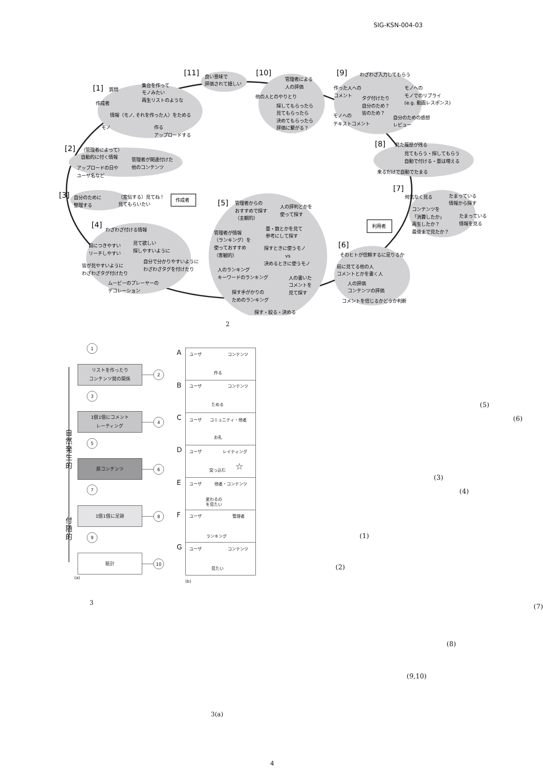SIG-KSN-004-03
[11]
良い意味で
評価されて嬉しい
[10]
管理者による
人の評価
他の人とのやりとり
探してもらったら
見てもらったら
決めてもらったら
評価に繋がる？
[9]
わざわざ入力してもらう
作った人への
コメント
タグ付けたり
自分のため？
皆のため？
モノへの
モノでのリプライ
(e.g. 動画レスポンス)
モノへの
テキストコメント
自分のための感想
レビュー
[1]
質問
集合を作って
モノみたい
再生リストのような
作成者
情報（モノ, それを作った人）をためる
モノ
作る
アップロードする
[8]
見た履歴が残る
見てもらう・探してもらう
自動で付ける・量は増える
来るだけで自動でたまる
[2]
（管理者によって）
自動的に付く情報
管理者が関連付けた
他のコンテンツ
アップロードの日や
ユーザ名など
[7]
何気なく見る
たまっている
情報から探す
コンテンツを
「消費したか」
たまっている
情報を見る
再生したか？
最後まで見たか？
[3]
自分のために
整理する
（宣伝する）見てね！
見てもらいたい
作成者
[5]
管理者からの
おすすめで探す
（主観的）
人の評判とかを
使って探す
量・数とかを見て
参考にして探す
管理者が情報
（ランキング）を
使っておすすめ
（客観的）
探すときに使うモノ
vs
決めるときに使うモノ
人のランキング
キーワードのランキング
人の書いた
コメントを
見て探す
探す手がかりの
ためのランキング
探す・絞る・決める
利用者
[4]
わざわざ付ける情報
目につきやすい
リーチしやすい
見て欲しい
探しやすいように
皆が見やすいように
わざわざタグ付けたり
自分で分かりやすいように
わざわざタグを付けたり
ムービーのプレーヤーの
デコレーション
[6]
そのヒトが信頼するに足りるか
前に見てる他の人
コメントとかを書く人
人の評価
コンテンツの評価
コメントを信じるかどうか判断
2
1
3
5
7
9
リストを作ったり
コンテンツ間の関係
1個1個にコメント
レーティング
原コンテンツ
1個1個に足跡
統計
2
4
6
8
10
自
然
発
生
的
付
随
的
(a)
A
ユーザ
コンテンツ
作る
B
ユーザ
コンテンツ
ためる
C
ユーザ
コミュニティ・他者
お礼
D
ユーザ
レイティング
突っ込む
☆
E
ユーザ
他者・コンテンツ
変わるの
を見たい
F
ユーザ
管理者
ランキング
G
ユーザ
コンテンツ
見たい
(b)
3
(5)
(6)
(3)
(4)
(1)
(2)
(7)
(8)
(9,10)
3(a)
4